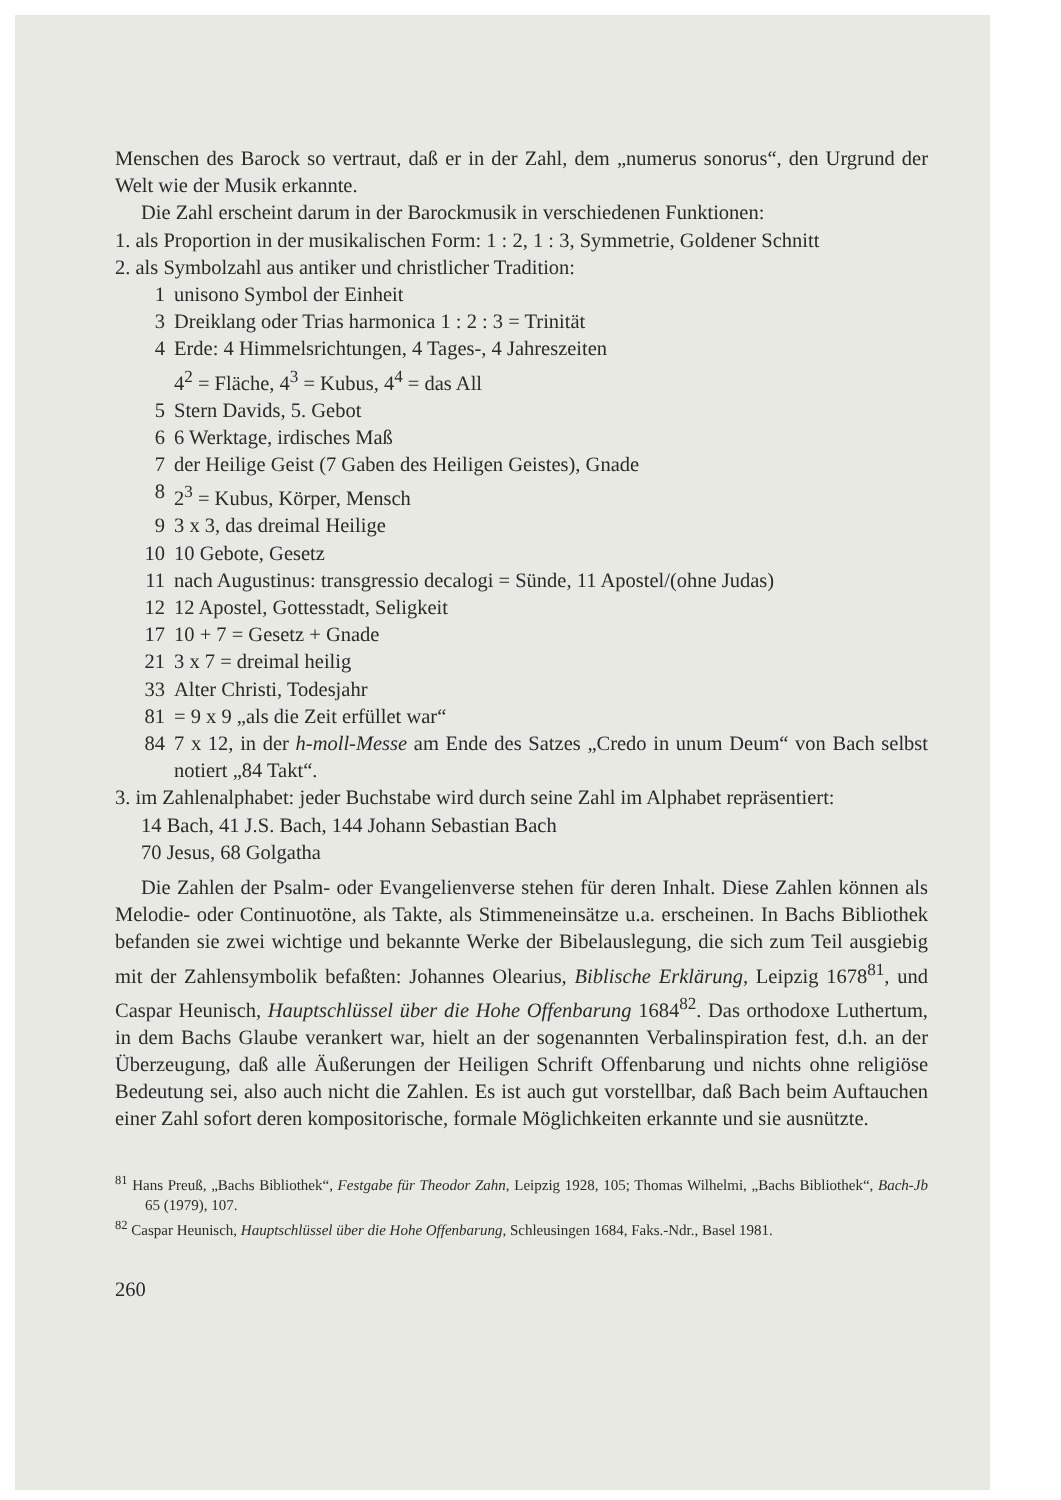Menschen des Barock so vertraut, daß er in der Zahl, dem „numerus sonorus“, den Urgrund der Welt wie der Musik erkannte.
Die Zahl erscheint darum in der Barockmusik in verschiedenen Funktionen:
1. als Proportion in der musikalischen Form: 1 : 2, 1 : 3, Symmetrie, Goldener Schnitt
2. als Symbolzahl aus antiker und christlicher Tradition:
1 unisono Symbol der Einheit
3 Dreiklang oder Trias harmonica 1 : 2 : 3 = Trinität
4 Erde: 4 Himmelsrichtungen, 4 Tages-, 4 Jahreszeiten
4<sup>2</sup> = Fläche, 4<sup>3</sup> = Kubus, 4<sup>4</sup> = das All
5 Stern Davids, 5. Gebot
6 6 Werktage, irdisches Maß
7 der Heilige Geist (7 Gaben des Heiligen Geistes), Gnade
8 2<sup>3</sup> = Kubus, Körper, Mensch
9 3 x 3, das dreimal Heilige
10 10 Gebote, Gesetz
11 nach Augustinus: transgressio decalogi = Sünde, 11 Apostel/(ohne Judas)
12 12 Apostel, Gottesstadt, Seligkeit
17 10 + 7 = Gesetz + Gnade
21 3 x 7 = dreimal heilig
33 Alter Christi, Todesjahr
81 = 9 x 9 „als die Zeit erfüllet war“
84 7 x 12, in der h-moll-Messe am Ende des Satzes „Credo in unum Deum“ von Bach selbst notiert „84 Takt“.
3. im Zahlenalphabet: jeder Buchstabe wird durch seine Zahl im Alphabet repräsentiert:
14 Bach, 41 J.S. Bach, 144 Johann Sebastian Bach
70 Jesus, 68 Golgatha
Die Zahlen der Psalm- oder Evangelienverse stehen für deren Inhalt. Diese Zahlen können als Melodie- oder Continuotöne, als Takte, als Stimmeneinsätze u.a. erscheinen. In Bachs Bibliothek befanden sie zwei wichtige und bekannte Werke der Bibelauslegung, die sich zum Teil ausgiebig mit der Zahlensymbolik befaßten: Johannes Olearius, Biblische Erklärung, Leipzig 1678<sup>81</sup>, und Caspar Heunisch, Hauptschlüssel über die Hohe Offenbarung 1684<sup>82</sup>. Das orthodoxe Luthertum, in dem Bachs Glaube verankert war, hielt an der sogenannten Verbalinspiration fest, d.h. an der Überzeugung, daß alle Äußerungen der Heiligen Schrift Offenbarung und nichts ohne religiöse Bedeutung sei, also auch nicht die Zahlen. Es ist auch gut vorstellbar, daß Bach beim Auftauchen einer Zahl sofort deren kompositorische, formale Möglichkeiten erkannte und sie ausnützte.
<sup>81</sup> Hans Preuß, „Bachs Bibliothek“, Festgabe für Theodor Zahn, Leipzig 1928, 105; Thomas Wilhelmi, „Bachs Bibliothek“, Bach-Jb 65 (1979), 107.
<sup>82</sup> Caspar Heunisch, Hauptschlüssel über die Hohe Offenbarung, Schleusingen 1684, Faks.-Ndr., Basel 1981.
260